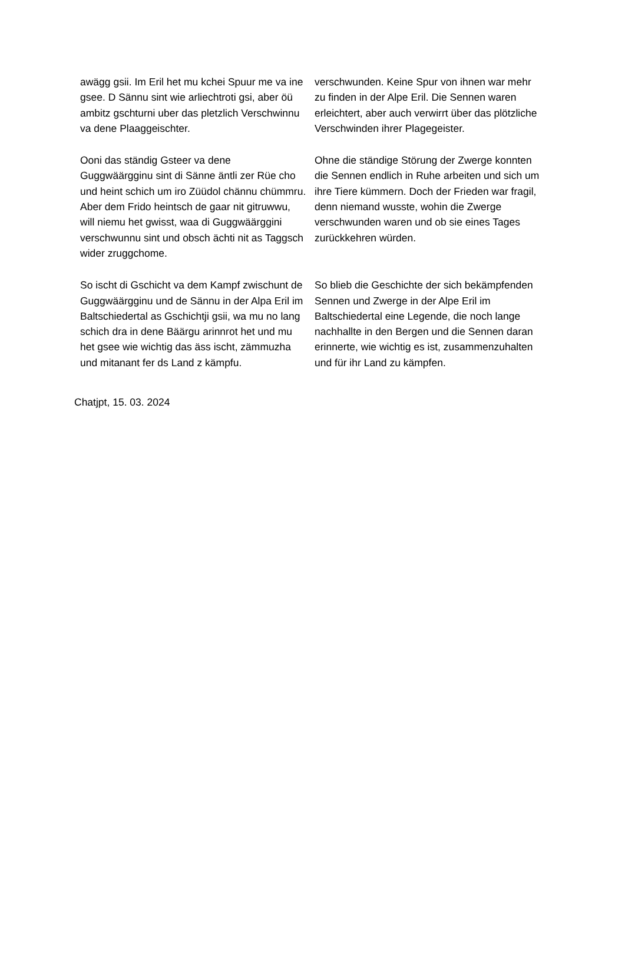| awägg gsii. Im Eril het mu kchei Spuur me va ine gsee. D Sännu sint wie arliechtroti gsi, aber öü ambitz gschturni uber das pletzlich Verschwinnu va dene Plaaggeischter. | verschwunden. Keine Spur von ihnen war mehr zu finden in der Alpe Eril. Die Sennen waren erleichtert, aber auch verwirrt über das plötzliche Verschwinden ihrer Plagegeister. |
| Ooni das ständig Gsteer va dene Guggwäärgginu sint di Sänne äntli zer Rüe cho und heint schich um iro Züüdol chännu chümmru. Aber dem Frido heintsch de gaar nit gitruwwu, will niemu het gwisst, waa di Guggwäärggini verschwunnu sint und obsch ächti nit as Taggsch wider zruggchome. | Ohne die ständige Störung der Zwerge konnten die Sennen endlich in Ruhe arbeiten und sich um ihre Tiere kümmern. Doch der Frieden war fragil, denn niemand wusste, wohin die Zwerge verschwunden waren und ob sie eines Tages zurückkehren würden. |
| So ischt di Gschicht va dem Kampf zwischunt de Guggwäärgginu und de Sännu in der Alpa Eril im Baltschiedertal as Gschichtji gsii, wa mu no lang schich dra in dene Bäärgu arinnrot het und mu het gsee wie wichtig das äss ischt, zämmuzha und mitanant fer ds Land z kämpfu. | So blieb die Geschichte der sich bekämpfenden Sennen und Zwerge in der Alpe Eril im Baltschiedertal eine Legende, die noch lange nachhallte in den Bergen und die Sennen daran erinnerte, wie wichtig es ist, zusammenzuhalten und für ihr Land zu kämpfen. |
Chatjpt, 15. 03. 2024